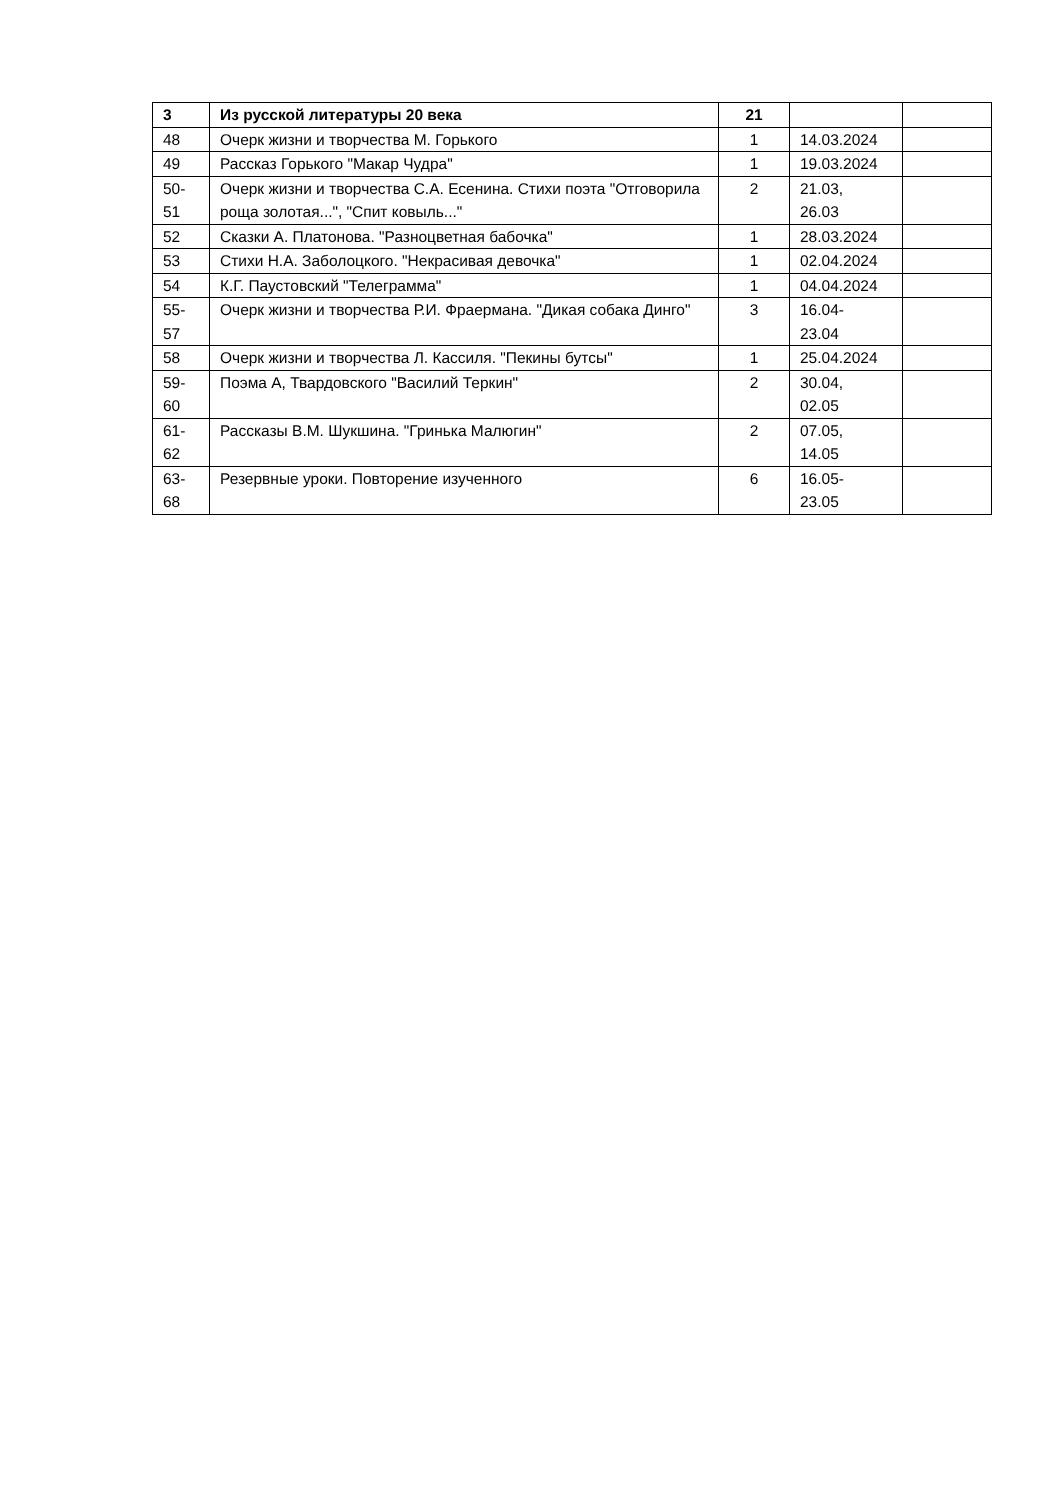| 3 | Из русской литературы 20 века | 21 | | |
| 48 | Очерк жизни и творчества М. Горького | 1 | 14.03.2024 | |
| 49 | Рассказ Горького "Макар Чудра" | 1 | 19.03.2024 | |
| 50- 51 | Очерк жизни и творчества С.А. Есенина. Стихи поэта "Отговорила роща золотая...", "Спит ковыль..." | 2 | 21.03, 26.03 | |
| 52 | Сказки А. Платонова. "Разноцветная бабочка" | 1 | 28.03.2024 | |
| 53 | Стихи Н.А. Заболоцкого. "Некрасивая девочка" | 1 | 02.04.2024 | |
| 54 | К.Г. Паустовский "Телеграмма" | 1 | 04.04.2024 | |
| 55- 57 | Очерк жизни и творчества Р.И. Фраермана. "Дикая собака Динго" | 3 | 16.04- 23.04 | |
| 58 | Очерк жизни и творчества Л. Кассиля. "Пекины бутсы" | 1 | 25.04.2024 | |
| 59- 60 | Поэма А, Твардовского "Василий Теркин" | 2 | 30.04, 02.05 | |
| 61- 62 | Рассказы В.М. Шукшина. "Гринька Малюгин" | 2 | 07.05, 14.05 | |
| 63- 68 | Резервные уроки. Повторение изученного | 6 | 16.05- 23.05 | |